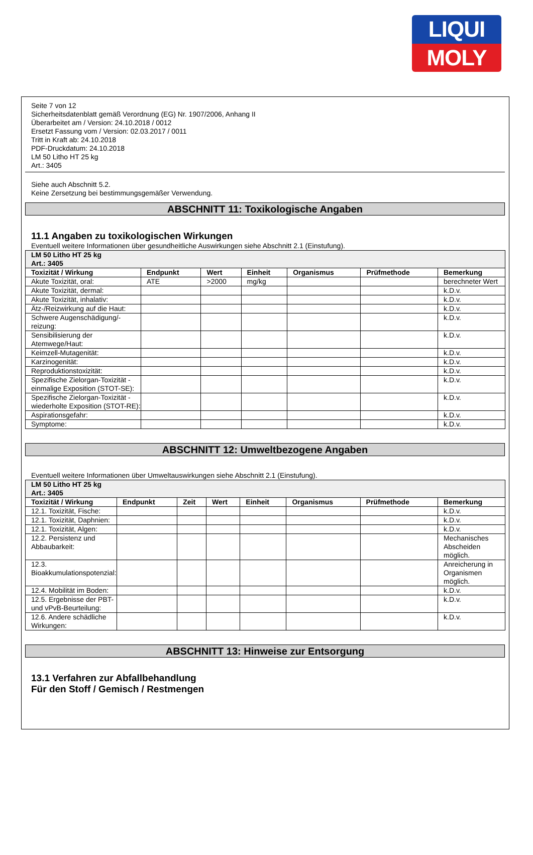LIQUI
MOLY
Seite 7 von 12
Sicherheitsdatenblatt gemäß Verordnung (EG) Nr. 1907/2006, Anhang II
Überarbeitet am / Version: 24.10.2018 / 0012
Ersetzt Fassung vom / Version: 02.03.2017 / 0011
Tritt in Kraft ab: 24.10.2018
PDF-Druckdatum: 24.10.2018
LM 50 Litho HT 25 kg
Art.: 3405
Siehe auch Abschnitt 5.2.
Keine Zersetzung bei bestimmungsgemäßer Verwendung.
ABSCHNITT 11: Toxikologische Angaben
11.1 Angaben zu toxikologischen Wirkungen
Eventuell weitere Informationen über gesundheitliche Auswirkungen siehe Abschnitt 2.1 (Einstufung).
| LM 50 Litho HT 25 kg Art.: 3405 | | | | | | |
| Toxizität / Wirkung | Endpunkt | Wert | Einheit | Organismus | Prüfmethode | Bemerkung |
| Akute Toxizität, oral: | ATE | >2000 | mg/kg | | | berechneter Wert |
| Akute Toxizität, dermal: | | | | | | k.D.v. |
| Akute Toxizität, inhalativ: | | | | | | k.D.v. |
| Ätz-/Reizwirkung auf die Haut: | | | | | | k.D.v. |
| Schwere Augenschädigung/-reizung: | | | | | | k.D.v. |
| Sensibilisierung der Atemwege/Haut: | | | | | | k.D.v. |
| Keimzell-Mutagenität: | | | | | | k.D.v. |
| Karzinogenität: | | | | | | k.D.v. |
| Reproduktionstoxizität: | | | | | | k.D.v. |
| Spezifische Zielorgan-Toxizität - einmalige Exposition (STOT-SE): | | | | | | k.D.v. |
| Spezifische Zielorgan-Toxizität - wiederholte Exposition (STOT-RE): | | | | | | k.D.v. |
| Aspirationsgefahr: | | | | | | k.D.v. |
| Symptome: | | | | | | k.D.v. |
ABSCHNITT 12: Umweltbezogene Angaben
Eventuell weitere Informationen über Umweltauswirkungen siehe Abschnitt 2.1 (Einstufung).
| LM 50 Litho HT 25 kg Art.: 3405 | | | | | | | |
| Toxizität / Wirkung | Endpunkt | Zeit | Wert | Einheit | Organismus | Prüfmethode | Bemerkung |
| 12.1. Toxizität, Fische: | | | | | | | k.D.v. |
| 12.1. Toxizität, Daphnien: | | | | | | | k.D.v. |
| 12.1. Toxizität, Algen: | | | | | | | k.D.v. |
| 12.2. Persistenz und Abbaubarkeit: | | | | | | | Mechanisches Abscheiden möglich. |
| 12.3. Bioakkumulationspotenzial: | | | | | | | Anreicherung in Organismen möglich. |
| 12.4. Mobilität im Boden: | | | | | | | k.D.v. |
| 12.5. Ergebnisse der PBT- und vPvB-Beurteilung: | | | | | | | k.D.v. |
| 12.6. Andere schädliche Wirkungen: | | | | | | | k.D.v. |
ABSCHNITT 13: Hinweise zur Entsorgung
13.1 Verfahren zur Abfallbehandlung
Für den Stoff / Gemisch / Restmengen